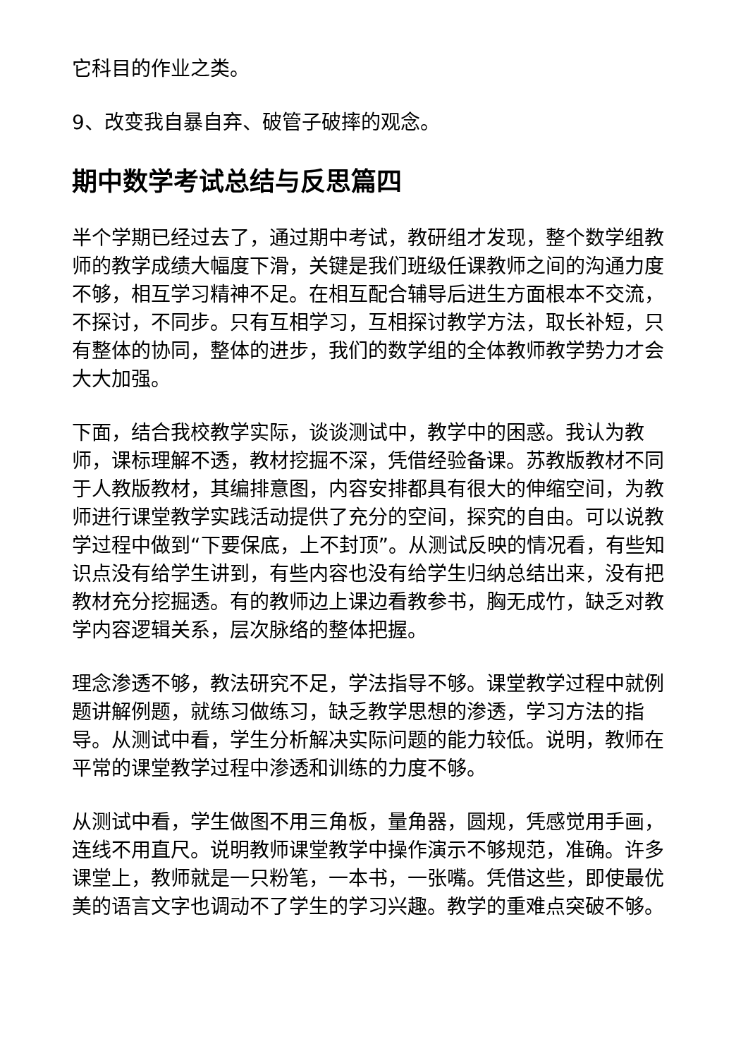它科目的作业之类。
9、改变我自暴自弃、破管子破摔的观念。
期中数学考试总结与反思篇四
半个学期已经过去了，通过期中考试，教研组才发现，整个数学组教师的教学成绩大幅度下滑，关键是我们班级任课教师之间的沟通力度不够，相互学习精神不足。在相互配合辅导后进生方面根本不交流，不探讨，不同步。只有互相学习，互相探讨教学方法，取长补短，只有整体的协同，整体的进步，我们的数学组的全体教师教学势力才会大大加强。
下面，结合我校教学实际，谈谈测试中，教学中的困惑。我认为教师，课标理解不透，教材挖掘不深，凭借经验备课。苏教版教材不同于人教版教材，其编排意图，内容安排都具有很大的伸缩空间，为教师进行课堂教学实践活动提供了充分的空间，探究的自由。可以说教学过程中做到“下要保底，上不封顶”。从测试反映的情况看，有些知识点没有给学生讲到，有些内容也没有给学生归纳总结出来，没有把教材充分挖掘透。有的教师边上课边看教参书，胸无成竹，缺乏对教学内容逻辑关系，层次脉络的整体把握。
理念渗透不够，教法研究不足，学法指导不够。课堂教学过程中就例题讲解例题，就练习做练习，缺乏教学思想的渗透，学习方法的指导。从测试中看，学生分析解决实际问题的能力较低。说明，教师在平常的课堂教学过程中渗透和训练的力度不够。
从测试中看，学生做图不用三角板，量角器，圆规，凭感觉用手画，连线不用直尺。说明教师课堂教学中操作演示不够规范，准确。许多课堂上，教师就是一只粉笔，一本书，一张嘴。凭借这些，即使最优美的语言文字也调动不了学生的学习兴趣。教学的重难点突破不够。